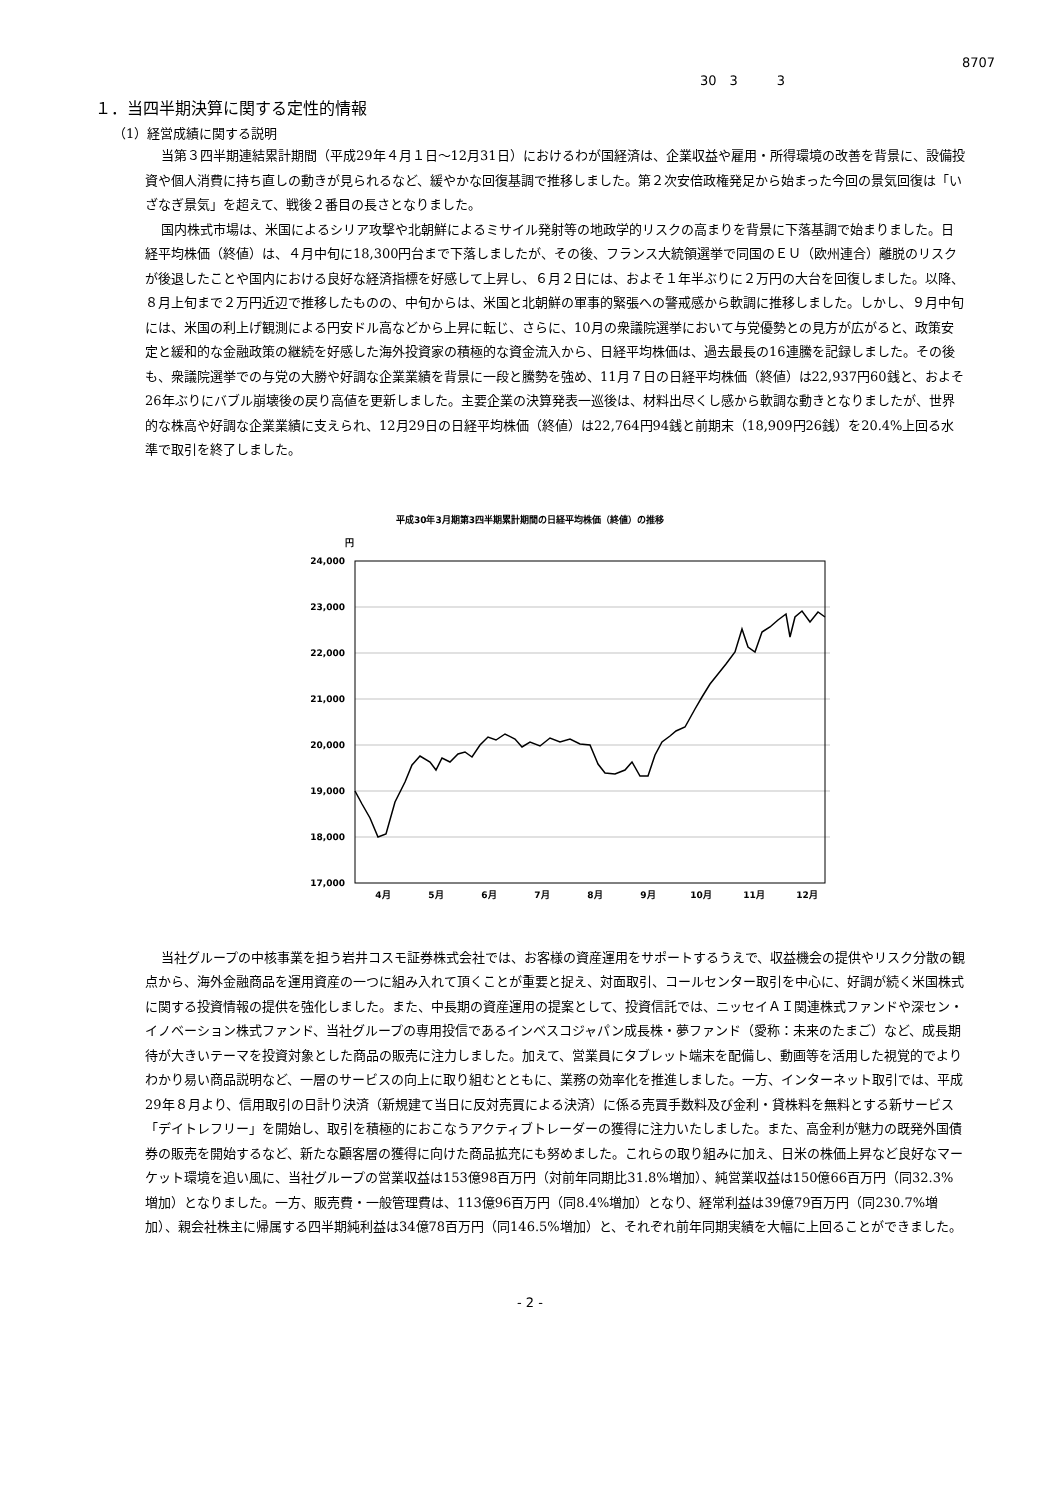8707
30　3　　　3
１．当四半期決算に関する定性的情報
（1）経営成績に関する説明
当第３四半期連結累計期間（平成29年４月１日～12月31日）におけるわが国経済は、企業収益や雇用・所得環境の改善を背景に、設備投資や個人消費に持ち直しの動きが見られるなど、緩やかな回復基調で推移しました。第２次安倍政権発足から始まった今回の景気回復は「いざなぎ景気」を超えて、戦後２番目の長さとなりました。
国内株式市場は、米国によるシリア攻撃や北朝鮮によるミサイル発射等の地政学的リスクの高まりを背景に下落基調で始まりました。日経平均株価（終値）は、４月中旬に18,300円台まで下落しましたが、その後、フランス大統領選挙で同国のＥＵ（欧州連合）離脱のリスクが後退したことや国内における良好な経済指標を好感して上昇し、６月２日には、およそ１年半ぶりに２万円の大台を回復しました。以降、８月上旬まで２万円近辺で推移したものの、中旬からは、米国と北朝鮮の軍事的緊張への警戒感から軟調に推移しました。しかし、９月中旬には、米国の利上げ観測による円安ドル高などから上昇に転じ、さらに、10月の衆議院選挙において与党優勢との見方が広がると、政策安定と緩和的な金融政策の継続を好感した海外投資家の積極的な資金流入から、日経平均株価は、過去最長の16連騰を記録しました。その後も、衆議院選挙での与党の大勝や好調な企業業績を背景に一段と騰勢を強め、11月７日の日経平均株価（終値）は22,937円60銭と、およそ26年ぶりにバブル崩壊後の戻り高値を更新しました。主要企業の決算発表一巡後は、材料出尽くし感から軟調な動きとなりましたが、世界的な株高や好調な企業業績に支えられ、12月29日の日経平均株価（終値）は22,764円94銭と前期末（18,909円26銭）を20.4%上回る水準で取引を終了しました。
平成30年3月期第3四半期累計期間の日経平均株価（終値）の推移
円
24,000
23,000
22,000
21,000
20,000
19,000
18,000
17,000
4月
5月
6月
7月
8月
9月
10月
11月
12月
当社グループの中核事業を担う岩井コスモ証券株式会社では、お客様の資産運用をサポートするうえで、収益機会の提供やリスク分散の観点から、海外金融商品を運用資産の一つに組み入れて頂くことが重要と捉え、対面取引、コールセンター取引を中心に、好調が続く米国株式に関する投資情報の提供を強化しました。また、中長期の資産運用の提案として、投資信託では、ニッセイＡＩ関連株式ファンドや深セン・イノベーション株式ファンド、当社グループの専用投信であるインベスコジャパン成長株・夢ファンド（愛称：未来のたまご）など、成長期待が大きいテーマを投資対象とした商品の販売に注力しました。加えて、営業員にタブレット端末を配備し、動画等を活用した視覚的でよりわかり易い商品説明など、一層のサービスの向上に取り組むとともに、業務の効率化を推進しました。一方、インターネット取引では、平成29年８月より、信用取引の日計り決済（新規建て当日に反対売買による決済）に係る売買手数料及び金利・貸株料を無料とする新サービス「デイトレフリー」を開始し、取引を積極的におこなうアクティブトレーダーの獲得に注力いたしました。また、高金利が魅力の既発外国債券の販売を開始するなど、新たな顧客層の獲得に向けた商品拡充にも努めました。これらの取り組みに加え、日米の株価上昇など良好なマーケット環境を追い風に、当社グループの営業収益は153億98百万円（対前年同期比31.8%増加）、純営業収益は150億66百万円（同32.3%増加）となりました。一方、販売費・一般管理費は、113億96百万円（同8.4%増加）となり、経常利益は39億79百万円（同230.7%増加）、親会社株主に帰属する四半期純利益は34億78百万円（同146.5%増加）と、それぞれ前年同期実績を大幅に上回ることができました。
- 2 -